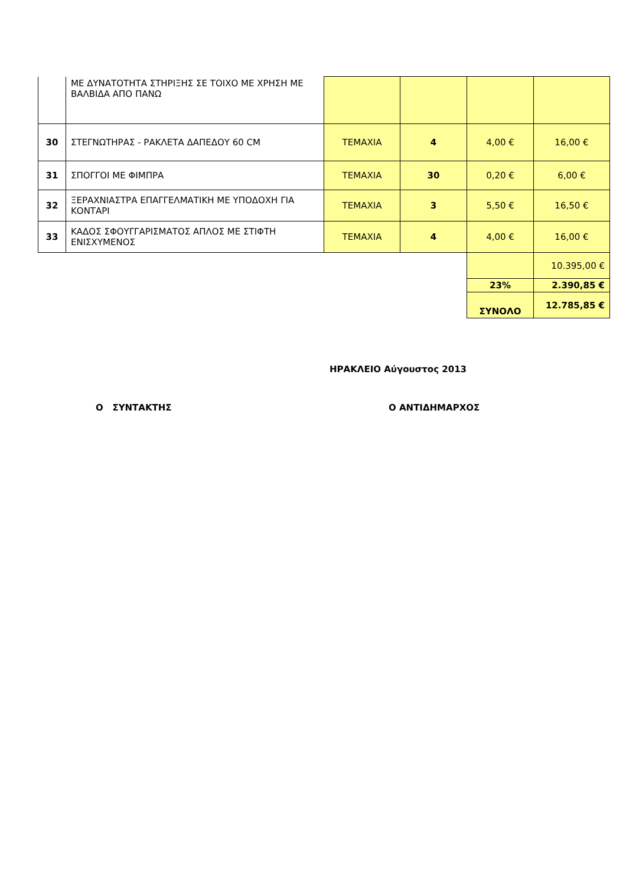| | ΜΕ ΔΥΝΑΤΟΤΗΤΑ ΣΤΗΡΙΞΗΣ ΣΕ ΤΟΙΧΟ ΜΕ ΧΡΗΣΗ ΜΕ ΒΑΛΒΙΔΑ ΑΠΟ ΠΑΝΩ | | | | |
| 30 | ΣΤΕΓΝΩΤΗΡΑΣ - ΡΑΚΛΕΤΑ ΔΑΠΕΔΟΥ 60 CM | ΤΕΜΑΧΙΑ | 4 | 4,00 € | 16,00 € |
| 31 | ΣΠΟΓΓΟΙ ΜΕ ΦΙΜΠΡΑ | ΤΕΜΑΧΙΑ | 30 | 0,20 € | 6,00 € |
| 32 | ΞΕΡΑΧΝΙΑΣΤΡΑ ΕΠΑΓΓΕΛΜΑΤΙΚΗ ΜΕ ΥΠΟΔΟΧΗ ΓΙΑ ΚΟΝΤΑΡΙ | ΤΕΜΑΧΙΑ | 3 | 5,50 € | 16,50 € |
| 33 | ΚΑΔΟΣ ΣΦΟΥΓΓΑΡΙΣΜΑΤΟΣ ΑΠΛΟΣ ΜΕ ΣΤΙΦΤΗ ΕΝΙΣΧΥΜΕΝΟΣ | ΤΕΜΑΧΙΑ | 4 | 4,00 € | 16,00 € |
| | | | | | 10.395,00 € |
| | | | | 23% | 2.390,85 € |
| | | | | ΣΥΝΟΛΟ | 12.785,85 € |
ΗΡΑΚΛΕΙΟ Αύγουστος 2013
Ο ΣΥΝΤΑΚΤΗΣ Ο ΑΝΤΙΔΗΜΑΡΧΟΣ